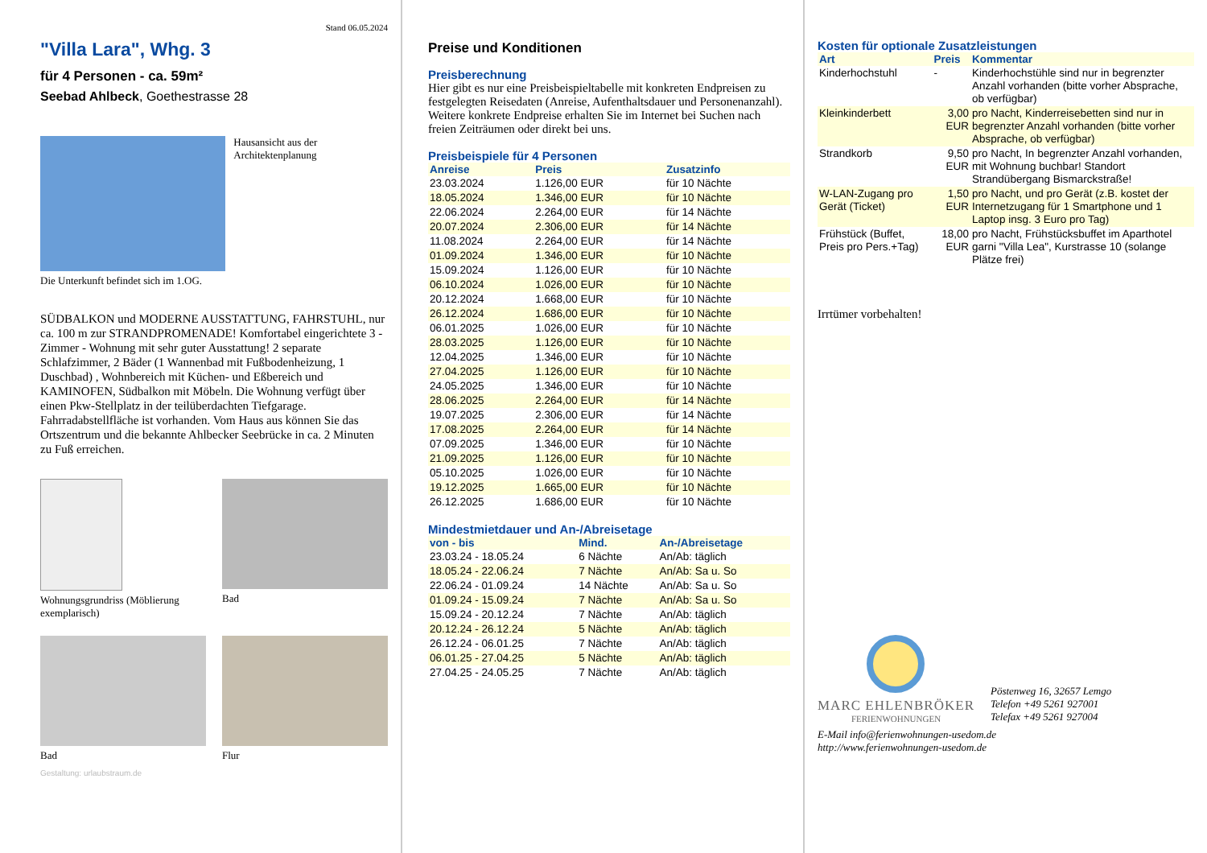Stand 06.05.2024
"Villa Lara", Whg. 3
für 4 Personen - ca. 59m²
Seebad Ahlbeck, Goethestrasse 28
Hausansicht aus der Architektenplanung
Die Unterkunft befindet sich im 1.OG.
SÜDBALKON und MODERNE AUSSTATTUNG, FAHRSTUHL, nur ca. 100 m zur STRANDPROMENADE! Komfortabel eingerichtete 3 - Zimmer - Wohnung mit sehr guter Ausstattung! 2 separate Schlafzimmer, 2 Bäder (1 Wannenbad mit Fußbodenheizung, 1 Duschbad) , Wohnbereich mit Küchen- und Eßbereich und KAMINOFEN, Südbalkon mit Möbeln. Die Wohnung verfügt über einen Pkw-Stellplatz in der teilüberdachten Tiefgarage. Fahrradabstellfläche ist vorhanden. Vom Haus aus können Sie das Ortszentrum und die bekannte Ahlbecker Seebrücke in ca. 2 Minuten zu Fuß erreichen.
Wohnungsgrundriss (Möblierung exemplarisch)
Bad
Bad
Flur
Gestaltung: urlaubstraum.de
Preise und Konditionen
Preisberechnung
Hier gibt es nur eine Preisbeispieltabelle mit konkreten Endpreisen zu festgelegten Reisedaten (Anreise, Aufenthaltsdauer und Personenanzahl). Weitere konkrete Endpreise erhalten Sie im Internet bei Suchen nach freien Zeiträumen oder direkt bei uns.
Preisbeispiele für 4 Personen
| Anreise | Preis | Zusatzinfo |
| --- | --- | --- |
| 23.03.2024 | 1.126,00 EUR | für 10 Nächte |
| 18.05.2024 | 1.346,00 EUR | für 10 Nächte |
| 22.06.2024 | 2.264,00 EUR | für 14 Nächte |
| 20.07.2024 | 2.306,00 EUR | für 14 Nächte |
| 11.08.2024 | 2.264,00 EUR | für 14 Nächte |
| 01.09.2024 | 1.346,00 EUR | für 10 Nächte |
| 15.09.2024 | 1.126,00 EUR | für 10 Nächte |
| 06.10.2024 | 1.026,00 EUR | für 10 Nächte |
| 20.12.2024 | 1.668,00 EUR | für 10 Nächte |
| 26.12.2024 | 1.686,00 EUR | für 10 Nächte |
| 06.01.2025 | 1.026,00 EUR | für 10 Nächte |
| 28.03.2025 | 1.126,00 EUR | für 10 Nächte |
| 12.04.2025 | 1.346,00 EUR | für 10 Nächte |
| 27.04.2025 | 1.126,00 EUR | für 10 Nächte |
| 24.05.2025 | 1.346,00 EUR | für 10 Nächte |
| 28.06.2025 | 2.264,00 EUR | für 14 Nächte |
| 19.07.2025 | 2.306,00 EUR | für 14 Nächte |
| 17.08.2025 | 2.264,00 EUR | für 14 Nächte |
| 07.09.2025 | 1.346,00 EUR | für 10 Nächte |
| 21.09.2025 | 1.126,00 EUR | für 10 Nächte |
| 05.10.2025 | 1.026,00 EUR | für 10 Nächte |
| 19.12.2025 | 1.665,00 EUR | für 10 Nächte |
| 26.12.2025 | 1.686,00 EUR | für 10 Nächte |
Mindestmietdauer und An-/Abreisetage
| von - bis | Mind. | An-/Abreisetage |
| --- | --- | --- |
| 23.03.24 - 18.05.24 | 6 Nächte | An/Ab: täglich |
| 18.05.24 - 22.06.24 | 7 Nächte | An/Ab: Sa u. So |
| 22.06.24 - 01.09.24 | 14 Nächte | An/Ab: Sa u. So |
| 01.09.24 - 15.09.24 | 7 Nächte | An/Ab: Sa u. So |
| 15.09.24 - 20.12.24 | 7 Nächte | An/Ab: täglich |
| 20.12.24 - 26.12.24 | 5 Nächte | An/Ab: täglich |
| 26.12.24 - 06.01.25 | 7 Nächte | An/Ab: täglich |
| 06.01.25 - 27.04.25 | 5 Nächte | An/Ab: täglich |
| 27.04.25 - 24.05.25 | 7 Nächte | An/Ab: täglich |
Kosten für optionale Zusatzleistungen
| Art | Preis | Kommentar |
| --- | --- | --- |
| Kinderhochstuhl | - | Kinderhochstühle sind nur in begrenzter Anzahl vorhanden (bitte vorher Absprache, ob verfügbar) |
| Kleinkinderbett | 3,00 EUR | pro Nacht, Kinderreisebetten sind nur in begrenzter Anzahl vorhanden (bitte vorher Absprache, ob verfügbar) |
| Strandkorb | 9,50 EUR | pro Nacht, In begrenzter Anzahl vorhanden, mit Wohnung buchbar! Standort Strandübergang Bismarckstraße! |
| W-LAN-Zugang pro Gerät (Ticket) | 1,50 EUR | pro Nacht, und pro Gerät (z.B. kostet der Internetzugang für 1 Smartphone und 1 Laptop insg. 3 Euro pro Tag) |
| Frühstück (Buffet, Preis pro Pers.+Tag) | 18,00 EUR | pro Nacht, Frühstücksbuffet im Aparthotel garni "Villa Lea", Kurstrasse 10 (solange Plätze frei) |
Irrtümer vorbehalten!
MARC EHLENBRÖKER
FERIENWOHNUNGEN
Pöstenweg 16, 32657 Lemgo
Telefon +49 5261 927001
Telefax +49 5261 927004
E-Mail info@ferienwohnungen-usedom.de
http://www.ferienwohnungen-usedom.de